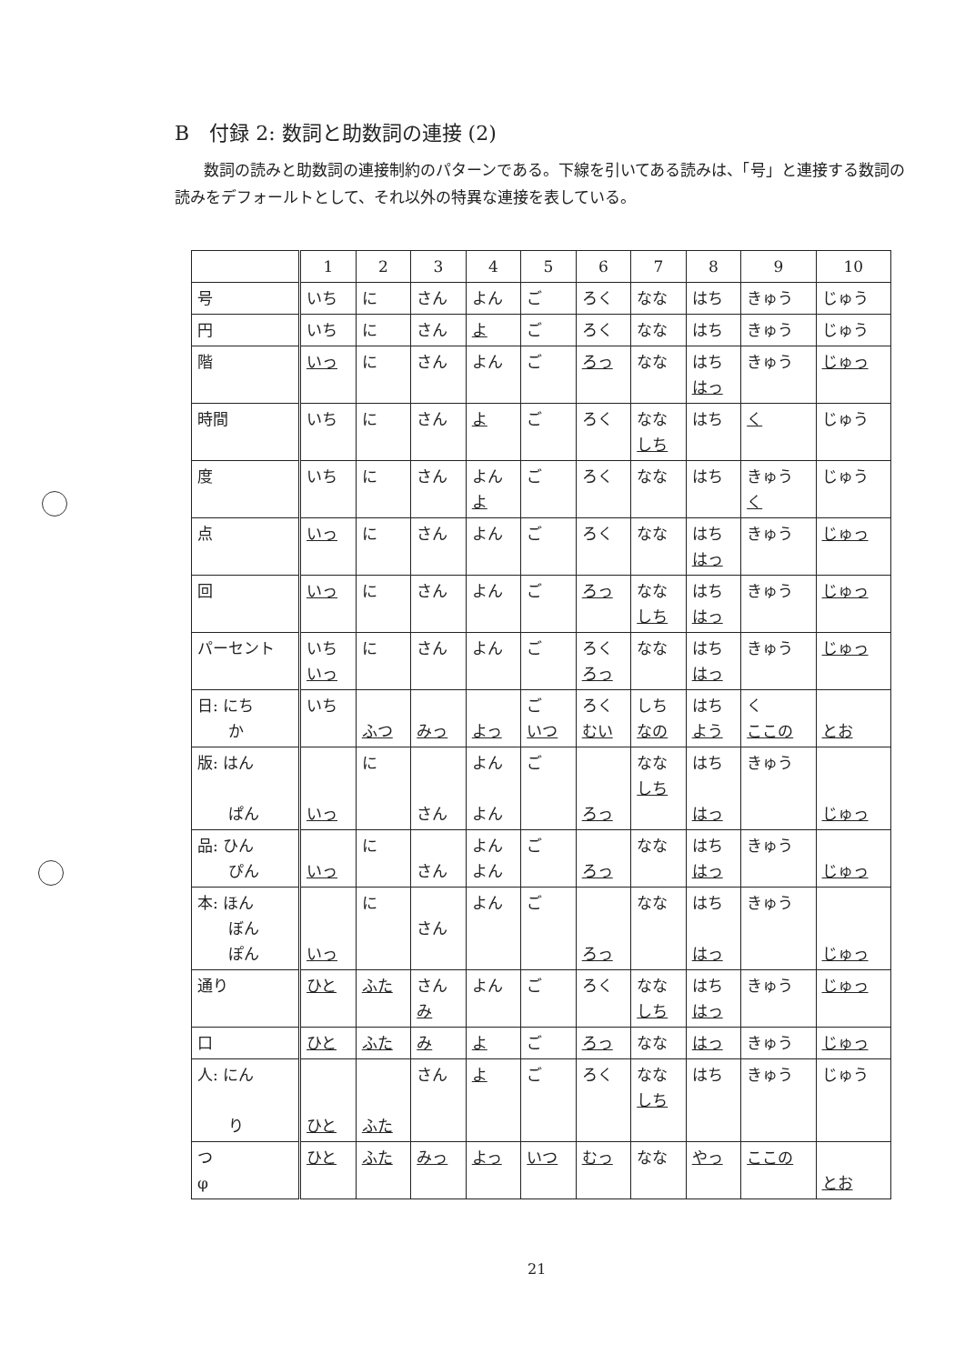B　付録 2: 数詞と助数詞の連接 (2)
数詞の読みと助数詞の連接制約のパターンである。下線を引いてある読みは、「号」と連接する数詞の読みをデフォールトとして、それ以外の特異な連接を表している。
| | 1 | 2 | 3 | 4 | 5 | 6 | 7 | 8 | 9 | 10 |
| --- | --- | --- | --- | --- | --- | --- | --- | --- | --- | --- |
| 号 | いち | に | さん | よん | ご | ろく | なな | はち | きゅう | じゅう |
| 円 | いち | に | さん | よ | ご | ろく | なな | はち | きゅう | じゅう |
| 階 | いっ | に | さん | よん | ご | ろっ | なな | はち はっ | きゅう | じゅっ |
| 時間 | いち | に | さん | よ | ご | ろく | なな しち | はち | く | じゅう |
| 度 | いち | に | さん | よん よ | ご | ろく | なな | はち | きゅう く | じゅう |
| 点 | いっ | に | さん | よん | ご | ろく | なな | はち はっ | きゅう | じゅっ |
| 回 | いっ | に | さん | よん | ご | ろっ | なな しち | はち はっ | きゅう | じゅっ |
| パーセント | いち いっ | に | さん | よん | ご | ろく ろっ | なな | はち はっ | きゅう | じゅっ |
| 日: にち か | いち | ふつ | みっ | よっ | ご いつ | ろく むい | しち なの | はち よう | く ここの | とお |
| 版: はん ぱん | いっ | に | さん | よん よん | ご | ろっ | なな しち | はち はっ | きゅう | じゅっ |
| 品: ひん ぴん | いっ | に | さん | よん よん | ご | ろっ | なな | はち はっ | きゅう | じゅっ |
| 本: ほん ぼん ぽん | いっ | に | さん | よん | ご | ろっ | なな | はち はっ | きゅう | じゅっ |
| 通り | ひと | ふた | さん み | よん | ご | ろく | なな しち | はち はっ | きゅう | じゅっ |
| 口 | ひと | ふた | み | よ | ご | ろっ | なな | はっ | きゅう | じゅっ |
| 人: にん り | ひと | ふた | さん | よ | ご | ろく | なな しち | はち | きゅう | じゅう |
| つ φ | ひと | ふた | みっ | よっ | いつ | むっ | なな | やっ | ここの | とお |
21